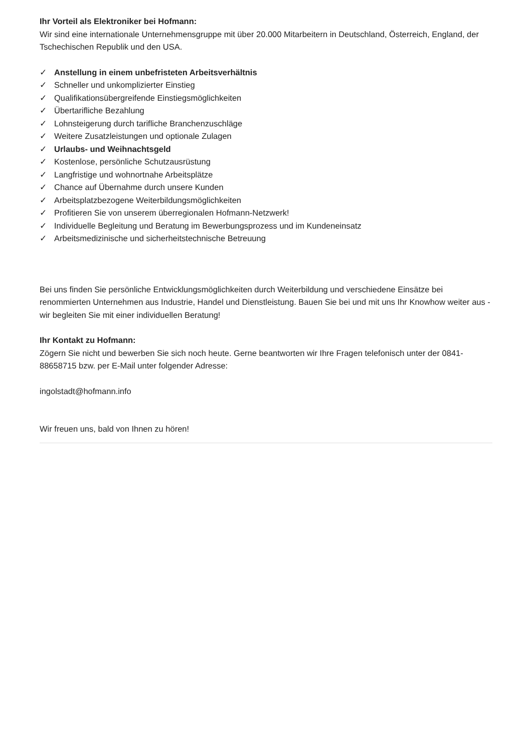Ihr Vorteil als Elektroniker bei Hofmann:
Wir sind eine internationale Unternehmensgruppe mit über 20.000 Mitarbeitern in Deutschland, Österreich, England, der Tschechischen Republik und den USA.
✓ Anstellung in einem unbefristeten Arbeitsverhältnis
✓ Schneller und unkomplizierter Einstieg
✓ Qualifikationsübergreifende Einstiegsmöglichkeiten
✓ Übertarifliche Bezahlung
✓ Lohnsteigerung durch tarifliche Branchenzuschläge
✓ Weitere Zusatzleistungen und optionale Zulagen
✓ Urlaubs- und Weihnachtsgeld
✓ Kostenlose, persönliche Schutzausrüstung
✓ Langfristige und wohnortnahe Arbeitsplätze
✓ Chance auf Übernahme durch unsere Kunden
✓ Arbeitsplatzbezogene Weiterbildungsmöglichkeiten
✓ Profitieren Sie von unserem überregionalen Hofmann-Netzwerk!
✓ Individuelle Begleitung und Beratung im Bewerbungsprozess und im Kundeneinsatz
✓ Arbeitsmedizinische und sicherheitstechnische Betreuung
Bei uns finden Sie persönliche Entwicklungsmöglichkeiten durch Weiterbildung und verschiedene Einsätze bei renommierten Unternehmen aus Industrie, Handel und Dienstleistung. Bauen Sie bei und mit uns Ihr Knowhow weiter aus - wir begleiten Sie mit einer individuellen Beratung!
Ihr Kontakt zu Hofmann:
Zögern Sie nicht und bewerben Sie sich noch heute. Gerne beantworten wir Ihre Fragen telefonisch unter der 0841-88658715 bzw. per E-Mail unter folgender Adresse:
ingolstadt@hofmann.info
Wir freuen uns, bald von Ihnen zu hören!